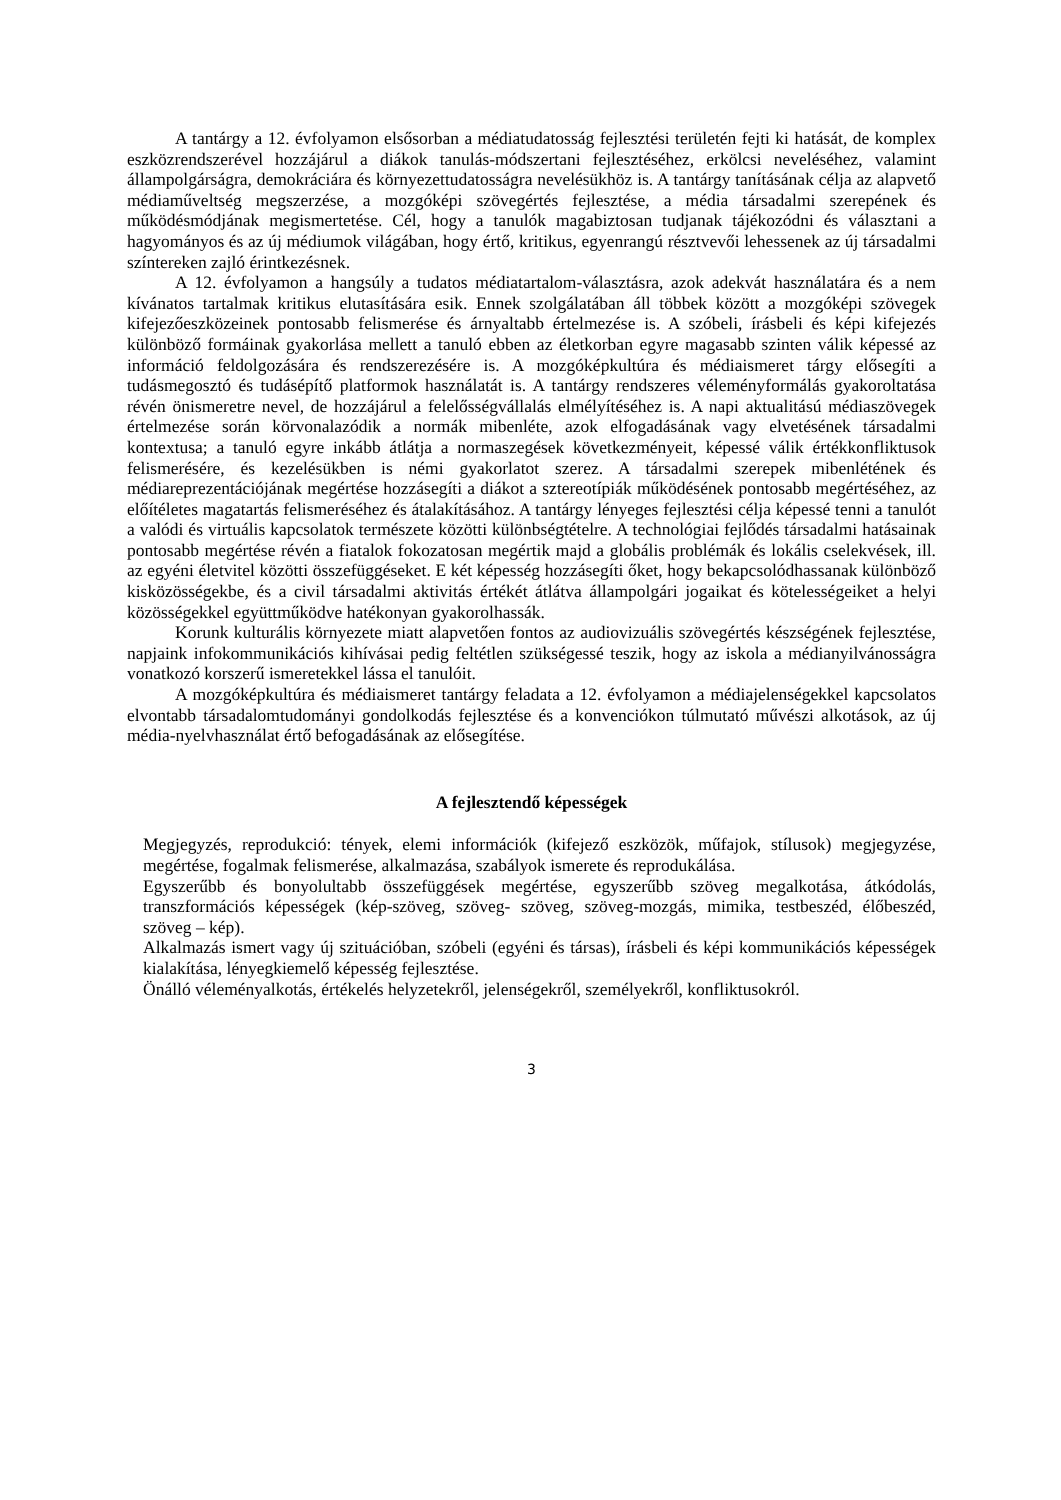A tantárgy a 12. évfolyamon elsősorban a médiatudatosság fejlesztési területén fejti ki hatását, de komplex eszközrendszerével hozzájárul a diákok tanulás-módszertani fejlesztéséhez, erkölcsi neveléséhez, valamint állampolgárságra, demokráciára és környezettudatosságra nevelésükhöz is. A tantárgy tanításának célja az alapvető médiaműveltség megszerzése, a mozgóképi szövegértés fejlesztése, a média társadalmi szerepének és működésmódjának megismertetése. Cél, hogy a tanulók magabiztosan tudjanak tájékozódni és választani a hagyományos és az új médiumok világában, hogy értő, kritikus, egyenrangú résztvevői lehessenek az új társadalmi színtereken zajló érintkezésnek.
A 12. évfolyamon a hangsúly a tudatos médiatartalom-választásra, azok adekvát használatára és a nem kívánatos tartalmak kritikus elutasítására esik. Ennek szolgálatában áll többek között a mozgóképi szövegek kifejezőeszközeinek pontosabb felismerése és árnyaltabb értelmezése is. A szóbeli, írásbeli és képi kifejezés különböző formáinak gyakorlása mellett a tanuló ebben az életkorban egyre magasabb szinten válik képessé az információ feldolgozására és rendszerezésére is. A mozgóképkultúra és médiaismeret tárgy elősegíti a tudásmegosztó és tudásépítő platformok használatát is. A tantárgy rendszeres véleményformálás gyakoroltatása révén önismeretre nevel, de hozzájárul a felelősségvállalás elmélyítéséhez is. A napi aktualitású médiaszövegek értelmezése során körvonalazódik a normák mibenléte, azok elfogadásának vagy elvetésének társadalmi kontextusa; a tanuló egyre inkább átlátja a normaszegések következményeit, képessé válik értékkonfliktusok felismerésére, és kezelésükben is némi gyakorlatot szerez. A társadalmi szerepek mibenlétének és médiareprezentációjának megértése hozzásegíti a diákot a sztereotípiák működésének pontosabb megértéséhez, az előítéletes magatartás felismeréséhez és átalakításához. A tantárgy lényeges fejlesztési célja képessé tenni a tanulót a valódi és virtuális kapcsolatok természete közötti különbségtételre. A technológiai fejlődés társadalmi hatásainak pontosabb megértése révén a fiatalok fokozatosan megértik majd a globális problémák és lokális cselekvések, ill. az egyéni életvitel közötti összefüggéseket. E két képesség hozzásegíti őket, hogy bekapcsolódhassanak különböző kisközösségekbe, és a civil társadalmi aktivitás értékét átlátva állampolgári jogaikat és kötelességeiket a helyi közösségekkel együttműködve hatékonyan gyakorolhassák.
Korunk kulturális környezete miatt alapvetően fontos az audiovizuális szövegértés készségének fejlesztése, napjaink infokommunikációs kihívásai pedig feltétlen szükségessé teszik, hogy az iskola a médianyilvánosságra vonatkozó korszerű ismeretekkel lássa el tanulóit.
A mozgóképkultúra és médiaismeret tantárgy feladata a 12. évfolyamon a médiajelenségekkel kapcsolatos elvontabb társadalomtudományi gondolkodás fejlesztése és a konvenciókon túlmutató művészi alkotások, az új média-nyelvhasználat értő befogadásának az elősegítése.
A fejlesztendő képességek
Megjegyzés, reprodukció: tények, elemi információk (kifejező eszközök, műfajok, stílusok) megjegyzése, megértése, fogalmak felismerése, alkalmazása, szabályok ismerete és reprodukálása.
Egyszerűbb és bonyolultabb összefüggések megértése, egyszerűbb szöveg megalkotása, átkódolás, transzformációs képességek (kép-szöveg, szöveg- szöveg, szöveg-mozgás, mimika, testbeszéd, élőbeszéd, szöveg – kép).
Alkalmazás ismert vagy új szituációban, szóbeli (egyéni és társas), írásbeli és képi kommunikációs képességek kialakítása, lényegkiemelő képesség fejlesztése.
Önálló véleményalkotás, értékelés helyzetekről, jelenségekről, személyekről, konfliktusokról.
3